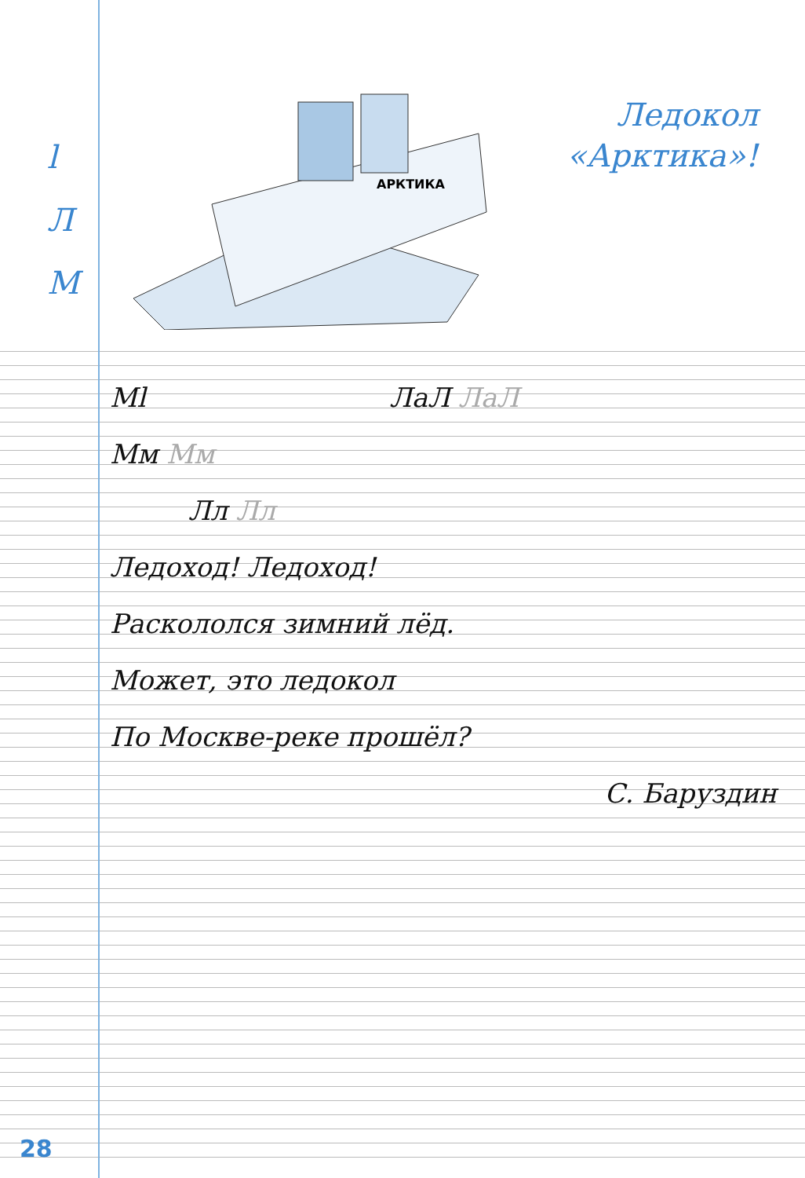l
Л
М
АРКТИКА
Ледокол
«Арктика»!
Мl ЛаЛ ЛаЛ
Мм Мм
Лл Лл
Ледоход! Ледоход!
Раскололся зимний лёд.
Может, это ледокол
По Москве-реке прошёл?
С. Баруздин
28